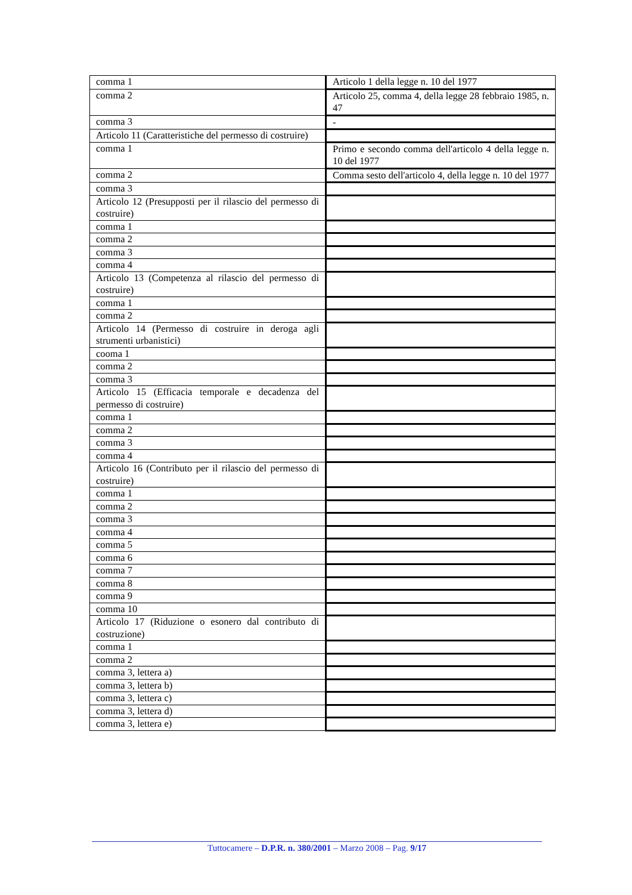| comma 1 | Articolo 1 della legge n. 10 del 1977 |
| comma 2 | Articolo 25, comma 4, della legge 28 febbraio 1985, n. 47 |
| comma 3 | - |
| Articolo 11 (Caratteristiche del permesso di costruire) | |
| comma 1 | Primo e secondo comma dell'articolo 4 della legge n. 10 del 1977 |
| comma 2 | Comma sesto dell'articolo 4, della legge n. 10 del 1977 |
| comma 3 | |
| Articolo 12 (Presupposti per il rilascio del permesso di costruire) | |
| comma 1 | |
| comma 2 | |
| comma 3 | |
| comma 4 | |
| Articolo 13 (Competenza al rilascio del permesso di costruire) | |
| comma 1 | |
| comma 2 | |
| Articolo 14 (Permesso di costruire in deroga agli strumenti urbanistici) | |
| cooma 1 | |
| comma 2 | |
| comma 3 | |
| Articolo 15 (Efficacia temporale e decadenza del permesso di costruire) | |
| comma 1 | |
| comma 2 | |
| comma 3 | |
| comma 4 | |
| Articolo 16 (Contributo per il rilascio del permesso di costruire) | |
| comma 1 | |
| comma 2 | |
| comma 3 | |
| comma 4 | |
| comma 5 | |
| comma 6 | |
| comma 7 | |
| comma 8 | |
| comma 9 | |
| comma 10 | |
| Articolo 17 (Riduzione o esonero dal contributo di costruzione) | |
| comma 1 | |
| comma 2 | |
| comma 3, lettera a) | |
| comma 3, lettera b) | |
| comma 3, lettera c) | |
| comma 3, lettera d) | |
| comma 3, lettera e) | |
Tuttocamere – D.P.R. n. 380/2001 – Marzo 2008 – Pag. 9/17